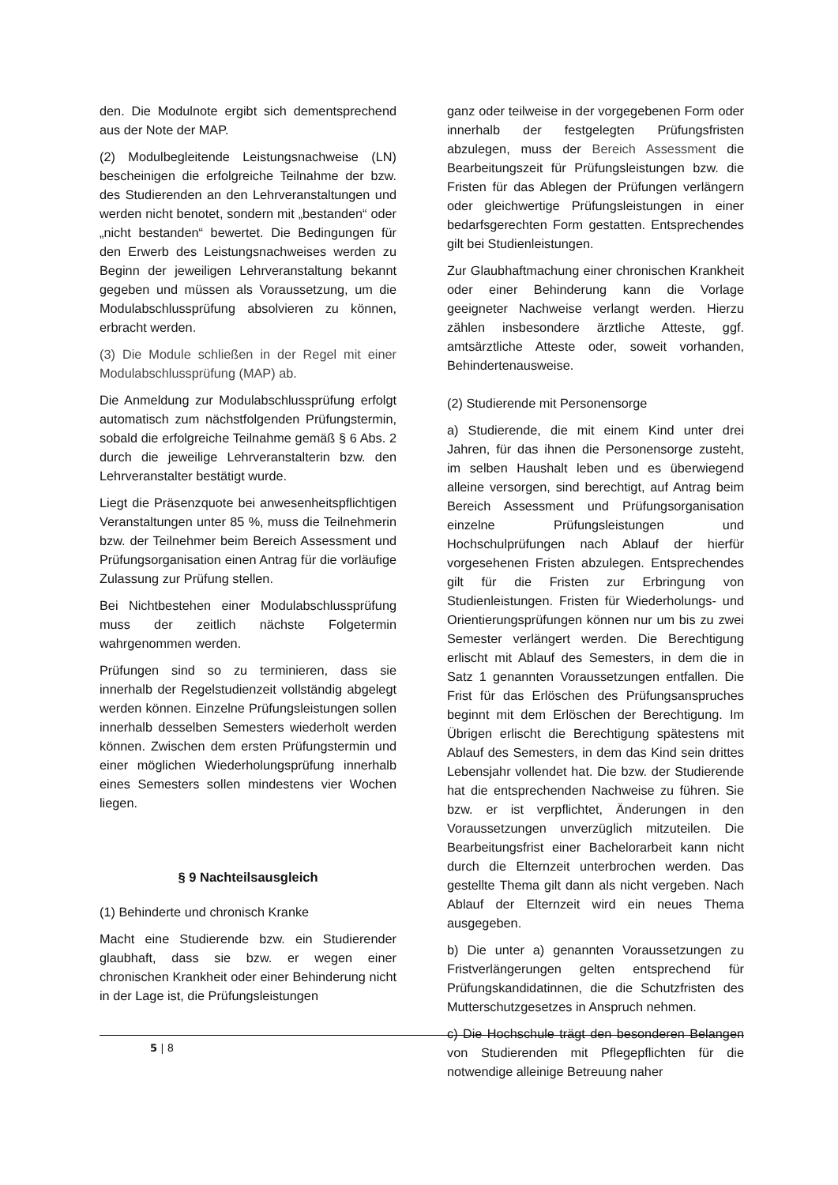den. Die Modulnote ergibt sich dementsprechend aus der Note der MAP.
(2) Modulbegleitende Leistungsnachweise (LN) bescheinigen die erfolgreiche Teilnahme der bzw. des Studierenden an den Lehrveranstaltungen und werden nicht benotet, sondern mit „bestanden“ oder „nicht bestanden“ bewertet. Die Bedingungen für den Erwerb des Leistungsnachweises werden zu Beginn der jeweiligen Lehrveranstaltung bekannt gegeben und müssen als Voraussetzung, um die Modulabschlussprüfung absolvieren zu können, erbracht werden.
(3) Die Module schließen in der Regel mit einer Modulabschlussprüfung (MAP) ab.
Die Anmeldung zur Modulabschlussprüfung erfolgt automatisch zum nächstfolgenden Prüfungstermin, sobald die erfolgreiche Teilnahme gemäß § 6 Abs. 2 durch die jeweilige Lehrveranstalterin bzw. den Lehrveranstalter bestätigt wurde.
Liegt die Präsenzquote bei anwesenheitspflichtigen Veranstaltungen unter 85 %, muss die Teilnehmerin bzw. der Teilnehmer beim Bereich Assessment und Prüfungsorganisation einen Antrag für die vorläufige Zulassung zur Prüfung stellen.
Bei Nichtbestehen einer Modulabschlussprüfung muss der zeitlich nächste Folgetermin wahrgenommen werden.
Prüfungen sind so zu terminieren, dass sie innerhalb der Regelstudienzeit vollständig abgelegt werden können. Einzelne Prüfungsleistungen sollen innerhalb desselben Semesters wiederholt werden können. Zwischen dem ersten Prüfungstermin und einer möglichen Wiederholungsprüfung innerhalb eines Semesters sollen mindestens vier Wochen liegen.
§ 9 Nachteilsausgleich
(1) Behinderte und chronisch Kranke
Macht eine Studierende bzw. ein Studierender glaubhaft, dass sie bzw. er wegen einer chronischen Krankheit oder einer Behinderung nicht in der Lage ist, die Prüfungsleistungen
ganz oder teilweise in der vorgegebenen Form oder innerhalb der festgelegten Prüfungsfristen abzulegen, muss der Bereich Assessment die Bearbeitungszeit für Prüfungsleistungen bzw. die Fristen für das Ablegen der Prüfungen verlängern oder gleichwertige Prüfungsleistungen in einer bedarfsgerechten Form gestatten. Entsprechendes gilt bei Studienleistungen.
Zur Glaubhaftmachung einer chronischen Krankheit oder einer Behinderung kann die Vorlage geeigneter Nachweise verlangt werden. Hierzu zählen insbesondere ärztliche Atteste, ggf. amtsärztliche Atteste oder, soweit vorhanden, Behindertenausweise.
(2) Studierende mit Personensorge
a) Studierende, die mit einem Kind unter drei Jahren, für das ihnen die Personensorge zusteht, im selben Haushalt leben und es überwiegend alleine versorgen, sind berechtigt, auf Antrag beim Bereich Assessment und Prüfungsorganisation einzelne Prüfungsleistungen und Hochschulprüfungen nach Ablauf der hierfür vorgesehenen Fristen abzulegen. Entsprechendes gilt für die Fristen zur Erbringung von Studienleistungen. Fristen für Wiederholungs- und Orientierungsprüfungen können nur um bis zu zwei Semester verlängert werden. Die Berechtigung erlischt mit Ablauf des Semesters, in dem die in Satz 1 genannten Voraussetzungen entfallen. Die Frist für das Erlöschen des Prüfungsanspruches beginnt mit dem Erlöschen der Berechtigung. Im Übrigen erlischt die Berechtigung spätestens mit Ablauf des Semesters, in dem das Kind sein drittes Lebensjahr vollendet hat. Die bzw. der Studierende hat die entsprechenden Nachweise zu führen. Sie bzw. er ist verpflichtet, Änderungen in den Voraussetzungen unverzüglich mitzuteilen. Die Bearbeitungsfrist einer Bachelorarbeit kann nicht durch die Elternzeit unterbrochen werden. Das gestellte Thema gilt dann als nicht vergeben. Nach Ablauf der Elternzeit wird ein neues Thema ausgegeben.
b) Die unter a) genannten Voraussetzungen zu Fristverlängerungen gelten entsprechend für Prüfungskandidatinnen, die die Schutzfristen des Mutterschutzgesetzes in Anspruch nehmen.
c) Die Hochschule trägt den besonderen Belangen von Studierenden mit Pflegepflichten für die notwendige alleinige Betreuung naher
5 | 8